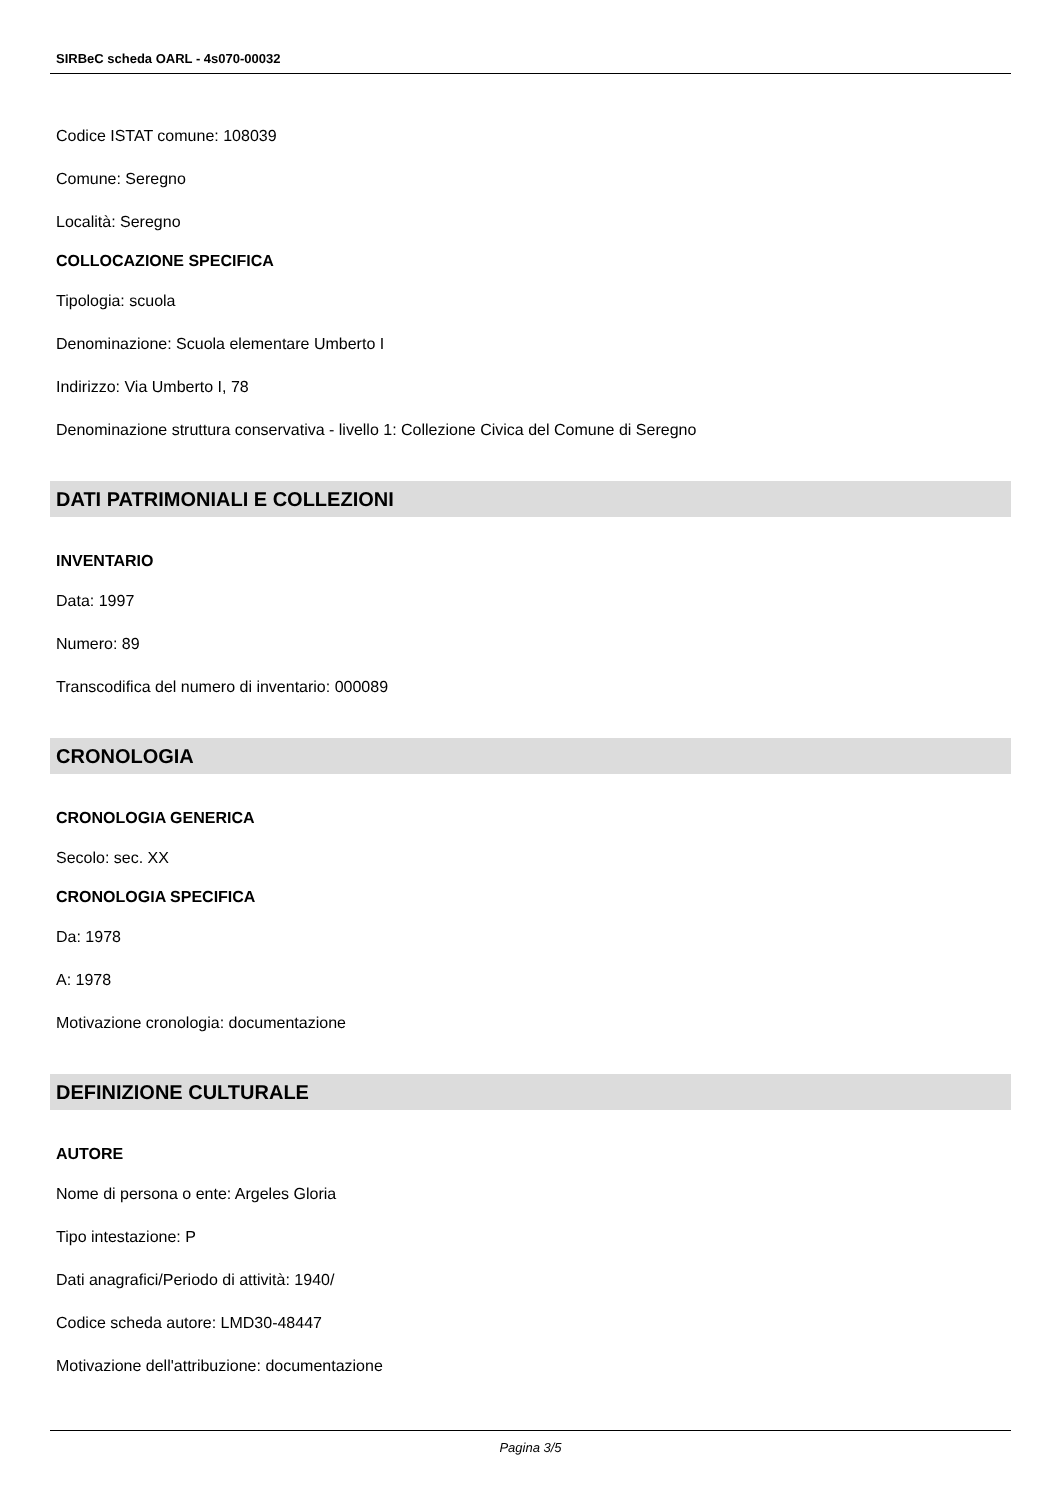SIRBeC scheda OARL - 4s070-00032
Codice ISTAT comune: 108039
Comune: Seregno
Località: Seregno
COLLOCAZIONE SPECIFICA
Tipologia: scuola
Denominazione: Scuola elementare Umberto I
Indirizzo: Via Umberto I, 78
Denominazione struttura conservativa - livello 1: Collezione Civica del Comune di Seregno
DATI PATRIMONIALI E COLLEZIONI
INVENTARIO
Data: 1997
Numero: 89
Transcodifica del numero di inventario: 000089
CRONOLOGIA
CRONOLOGIA GENERICA
Secolo: sec. XX
CRONOLOGIA SPECIFICA
Da: 1978
A: 1978
Motivazione cronologia: documentazione
DEFINIZIONE CULTURALE
AUTORE
Nome di persona o ente: Argeles Gloria
Tipo intestazione: P
Dati anagrafici/Periodo di attività: 1940/
Codice scheda autore: LMD30-48447
Motivazione dell'attribuzione: documentazione
Pagina 3/5